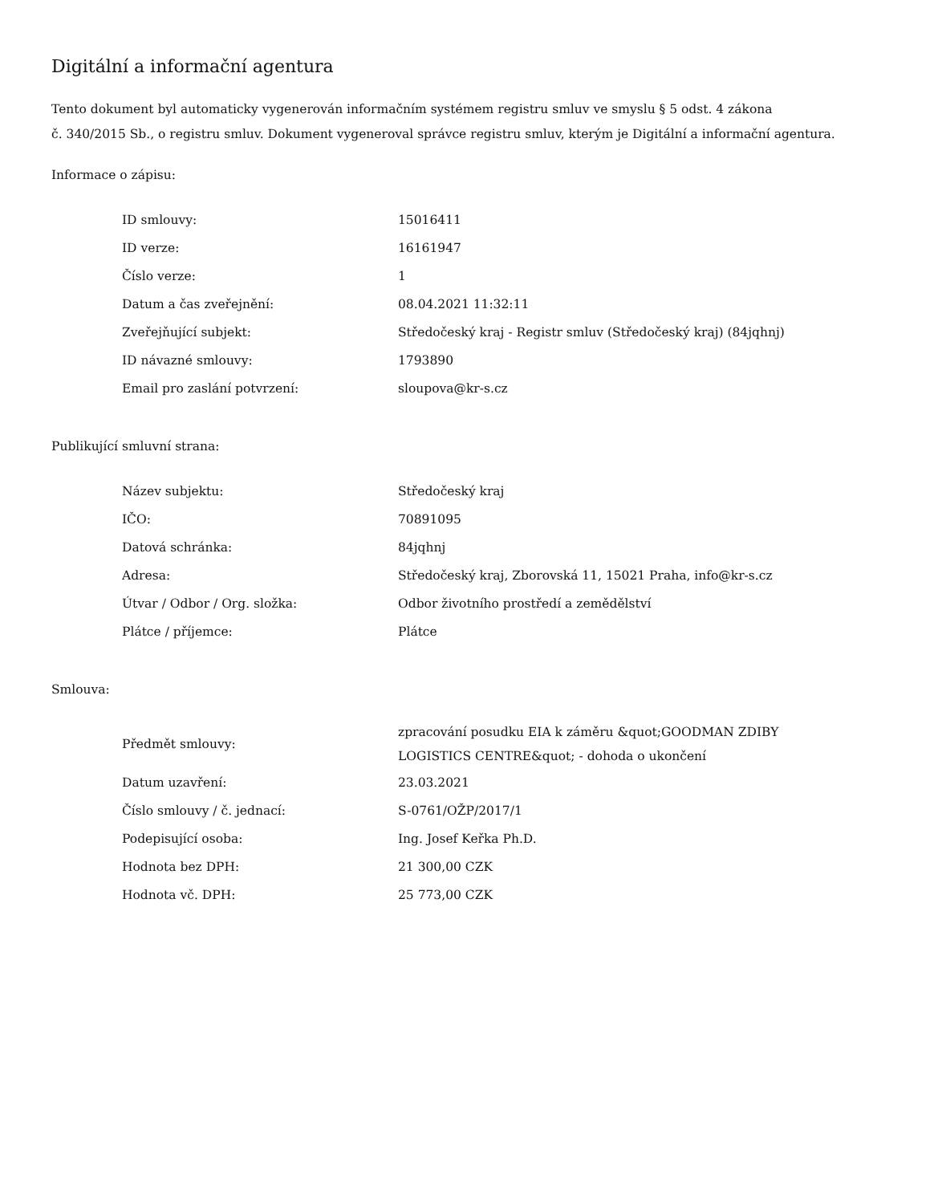Digitální a informační agentura
Tento dokument byl automaticky vygenerován informačním systémem registru smluv ve smyslu § 5 odst. 4 zákona
č. 340/2015 Sb., o registru smluv. Dokument vygeneroval správce registru smluv, kterým je Digitální a informační agentura.
Informace o zápisu:
| ID smlouvy: | 15016411 |
| ID verze: | 16161947 |
| Číslo verze: | 1 |
| Datum a čas zveřejnění: | 08.04.2021 11:32:11 |
| Zveřejňující subjekt: | Středočeský kraj - Registr smluv (Středočeský kraj) (84jqhnj) |
| ID návazné smlouvy: | 1793890 |
| Email pro zaslání potvrzení: | sloupova@kr-s.cz |
Publikující smluvní strana:
| Název subjektu: | Středočeský kraj |
| IČO: | 70891095 |
| Datová schránka: | 84jqhnj |
| Adresa: | Středočeský kraj, Zborovská 11, 15021 Praha, info@kr-s.cz |
| Útvar / Odbor / Org. složka: | Odbor životního prostředí a zemědělství |
| Plátce / příjemce: | Plátce |
Smlouva:
| Předmět smlouvy: | zpracování posudku EIA k záměru &quot;GOODMAN ZDIBY LOGISTICS CENTRE&quot; - dohoda o ukončení |
| Datum uzavření: | 23.03.2021 |
| Číslo smlouvy / č. jednací: | S-0761/OŽP/2017/1 |
| Podepisující osoba: | Ing. Josef Keřka Ph.D. |
| Hodnota bez DPH: | 21 300,00 CZK |
| Hodnota vč. DPH: | 25 773,00 CZK |